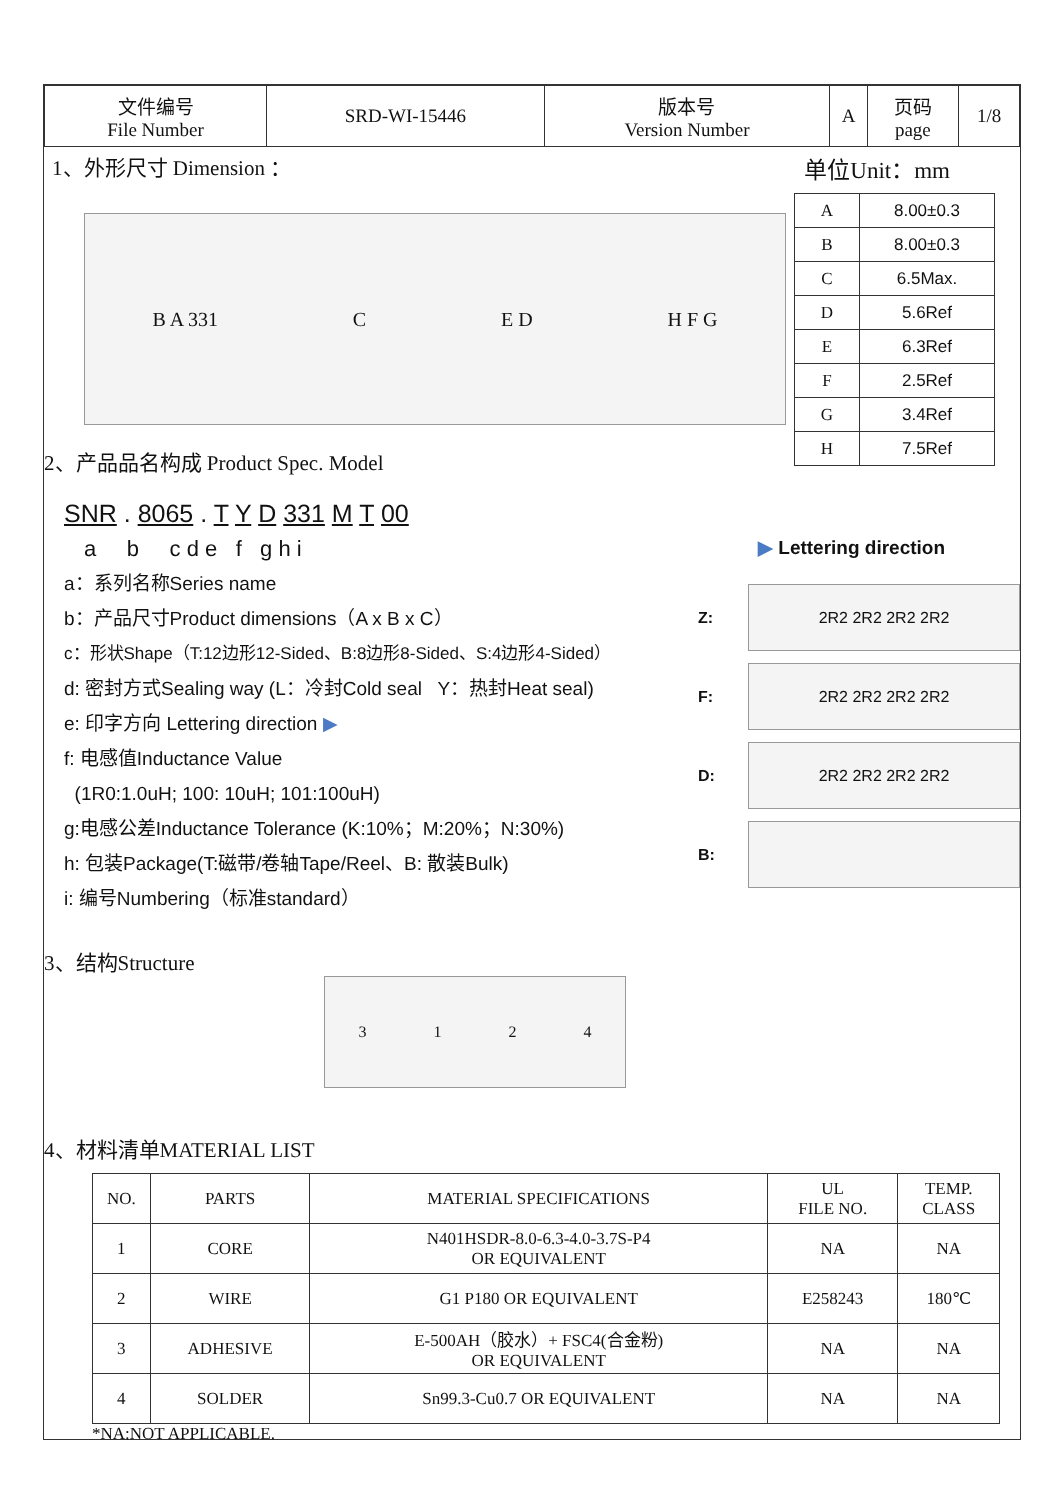| 文件编号 File Number | SRD-WI-15446 | 版本号 Version Number | A | 页码 page | 1/8 |
1、外形尺寸 Dimension ： 单位Unit：mm
B A 331 C E D H F G
| A | 8.00±0.3 |
| B | 8.00±0.3 |
| C | 6.5Max. |
| D | 5.6Ref |
| E | 6.3Ref |
| F | 2.5Ref |
| G | 3.4Ref |
| H | 7.5Ref |
2、产品品名构成 Product Spec. Model
SNR . 8065 . T Y D 331 M T 00
a b c d e f g h i
a：系列名称Series name
b：产品尺寸Product dimensions（A x B x C）
c：形状Shape（T:12边形12-Sided、B:8边形8-Sided、S:4边形4-Sided）
d: 密封方式Sealing way (L：冷封Cold seal Y：热封Heat seal)
e: 印字方向 Lettering direction ▶
f: 电感值Inductance Value
(1R0:1.0uH; 100: 10uH; 101:100uH)
g:电感公差Inductance Tolerance (K:10%；M:20%；N:30%)
h: 包装Package(T:磁带/卷轴Tape/Reel、B: 散装Bulk)
i: 编号Numbering（标准standard）
▶ Lettering direction
Z:
2R2 2R2 2R2 2R2
F:
2R2 2R2 2R2 2R2
D:
2R2 2R2 2R2 2R2
B:
3、结构Structure
3124
4、材料清单MATERIAL LIST
| NO. | PARTS | MATERIAL SPECIFICATIONS | UL FILE NO. | TEMP. CLASS |
| --- | --- | --- | --- | --- |
| 1 | CORE | N401HSDR-8.0-6.3-4.0-3.7S-P4 OR EQUIVALENT | NA | NA |
| 2 | WIRE | G1 P180 OR EQUIVALENT | E258243 | 180℃ |
| 3 | ADHESIVE | E-500AH（胶水）+ FSC4(合金粉) OR EQUIVALENT | NA | NA |
| 4 | SOLDER | Sn99.3-Cu0.7 OR EQUIVALENT | NA | NA |
*NA:NOT APPLICABLE.